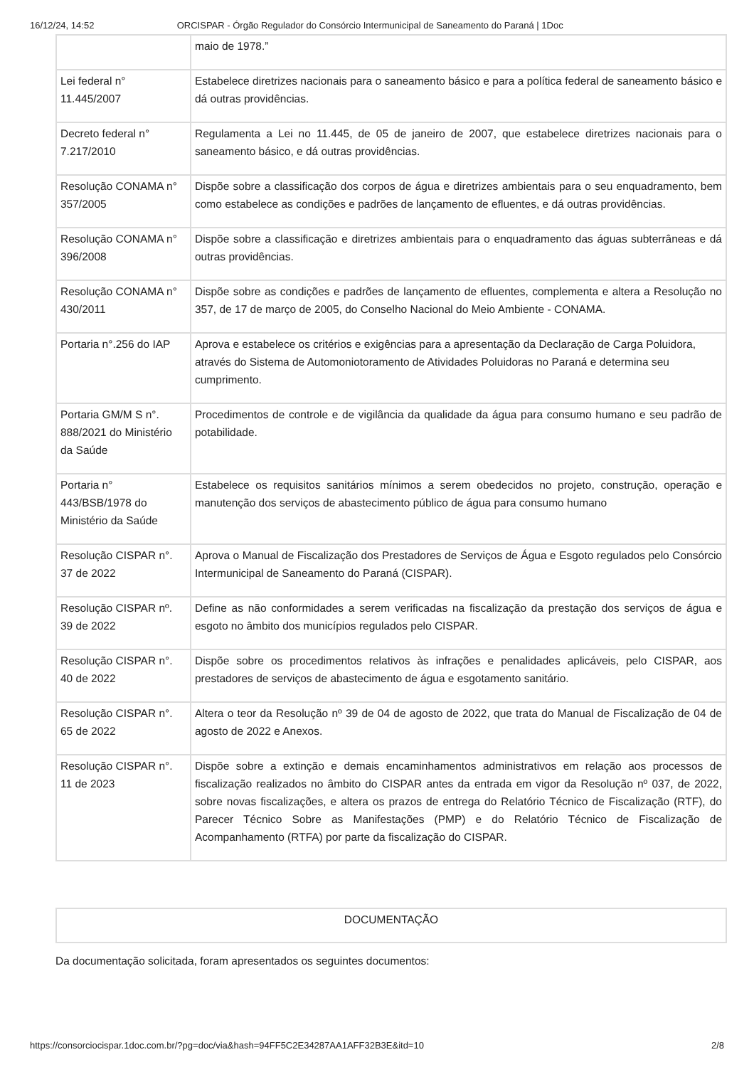16/12/24, 14:52 ORCISPAR - Órgão Regulador do Consórcio Intermunicipal de Saneamento do Paraná | 1Doc
| | maio de 1978.” |
| Lei federal n° 11.445/2007 | Estabelece diretrizes nacionais para o saneamento básico e para a política federal de saneamento básico e dá outras providências. |
| Decreto federal n° 7.217/2010 | Regulamenta a Lei no 11.445, de 05 de janeiro de 2007, que estabelece diretrizes nacionais para o saneamento básico, e dá outras providências. |
| Resolução CONAMA n° 357/2005 | Dispõe sobre a classificação dos corpos de água e diretrizes ambientais para o seu enquadramento, bem como estabelece as condições e padrões de lançamento de efluentes, e dá outras providências. |
| Resolução CONAMA n° 396/2008 | Dispõe sobre a classificação e diretrizes ambientais para o enquadramento das águas subterrâneas e dá outras providências. |
| Resolução CONAMA n° 430/2011 | Dispõe sobre as condições e padrões de lançamento de efluentes, complementa e altera a Resolução no 357, de 17 de março de 2005, do Conselho Nacional do Meio Ambiente - CONAMA. |
| Portaria n°.256 do IAP | Aprova e estabelece os critérios e exigências para a apresentação da Declaração de Carga Poluidora, através do Sistema de Automoniotoramento de Atividades Poluidoras no Paraná e determina seu cumprimento. |
| Portaria GM/M S n°. 888/2021 do Ministério da Saúde | Procedimentos de controle e de vigilância da qualidade da água para consumo humano e seu padrão de potabilidade. |
| Portaria n° 443/BSB/1978 do Ministério da Saúde | Estabelece os requisitos sanitários mínimos a serem obedecidos no projeto, construção, operação e manutenção dos serviços de abastecimento público de água para consumo humano |
| Resolução CISPAR n°. 37 de 2022 | Aprova o Manual de Fiscalização dos Prestadores de Serviços de Água e Esgoto regulados pelo Consórcio Intermunicipal de Saneamento do Paraná (CISPAR). |
| Resolução CISPAR nº. 39 de 2022 | Define as não conformidades a serem verificadas na fiscalização da prestação dos serviços de água e esgoto no âmbito dos municípios regulados pelo CISPAR. |
| Resolução CISPAR n°. 40 de 2022 | Dispõe sobre os procedimentos relativos às infrações e penalidades aplicáveis, pelo CISPAR, aos prestadores de serviços de abastecimento de água e esgotamento sanitário. |
| Resolução CISPAR n°. 65 de 2022 | Altera o teor da Resolução nº 39 de 04 de agosto de 2022, que trata do Manual de Fiscalização de 04 de agosto de 2022 e Anexos. |
| Resolução CISPAR n°. 11 de 2023 | Dispõe sobre a extinção e demais encaminhamentos administrativos em relação aos processos de fiscalização realizados no âmbito do CISPAR antes da entrada em vigor da Resolução nº 037, de 2022, sobre novas fiscalizações, e altera os prazos de entrega do Relatório Técnico de Fiscalização (RTF), do Parecer Técnico Sobre as Manifestações (PMP) e do Relatório Técnico de Fiscalização de Acompanhamento (RTFA) por parte da fiscalização do CISPAR. |
DOCUMENTAÇÃO
Da documentação solicitada, foram apresentados os seguintes documentos:
https://consorciocispar.1doc.com.br/?pg=doc/via&hash=94FF5C2E34287AA1AFF32B3E&itd=10 2/8